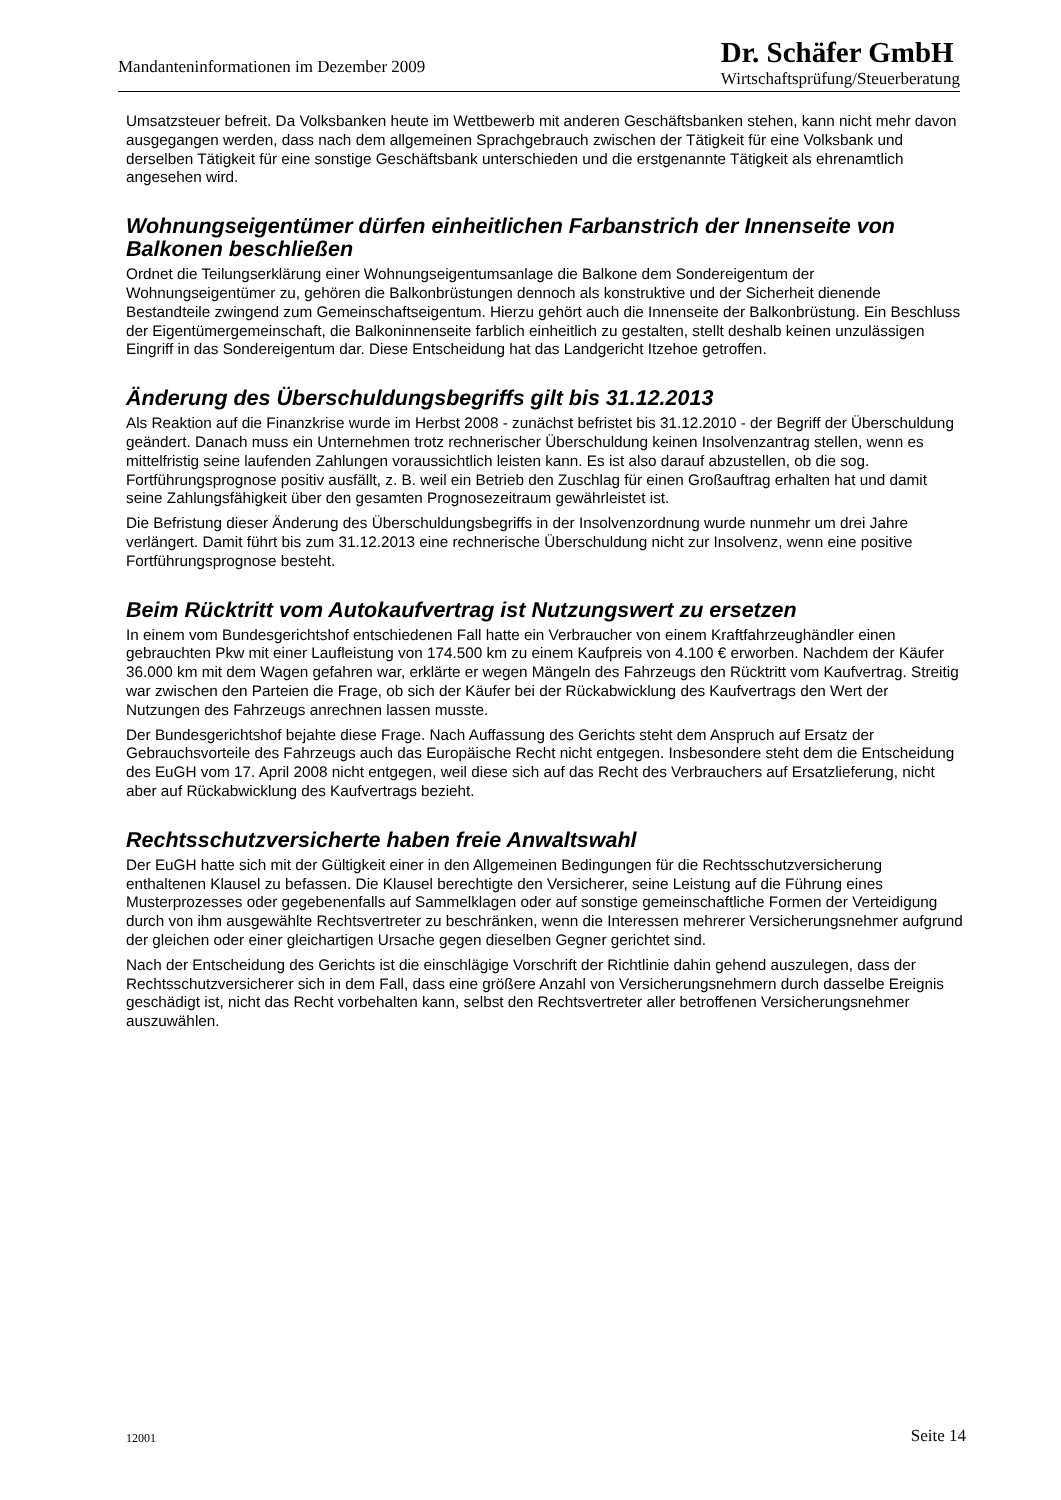Mandanteninformationen im Dezember 2009
Dr. Schäfer GmbH
Wirtschaftsprüfung/Steuerberatung
Umsatzsteuer befreit. Da Volksbanken heute im Wettbewerb mit anderen Geschäftsbanken stehen, kann nicht mehr davon ausgegangen werden, dass nach dem allgemeinen Sprachgebrauch zwischen der Tätigkeit für eine Volksbank und derselben Tätigkeit für eine sonstige Geschäftsbank unterschieden und die erstgenannte Tätigkeit als ehrenamtlich angesehen wird.
Wohnungseigentümer dürfen einheitlichen Farbanstrich der Innenseite von Balkonen beschließen
Ordnet die Teilungserklärung einer Wohnungseigentumsanlage die Balkone dem Sondereigentum der Wohnungseigentümer zu, gehören die Balkonbrüstungen dennoch als konstruktive und der Sicherheit dienende Bestandteile zwingend zum Gemeinschaftseigentum. Hierzu gehört auch die Innenseite der Balkonbrüstung. Ein Beschluss der Eigentümergemeinschaft, die Balkoninnenseite farblich einheitlich zu gestalten, stellt deshalb keinen unzulässigen Eingriff in das Sondereigentum dar. Diese Entscheidung hat das Landgericht Itzehoe getroffen.
Änderung des Überschuldungsbegriffs gilt bis 31.12.2013
Als Reaktion auf die Finanzkrise wurde im Herbst 2008 - zunächst befristet bis 31.12.2010 - der Begriff der Überschuldung geändert. Danach muss ein Unternehmen trotz rechnerischer Überschuldung keinen Insolvenzantrag stellen, wenn es mittelfristig seine laufenden Zahlungen voraussichtlich leisten kann. Es ist also darauf abzustellen, ob die sog. Fortführungsprognose positiv ausfällt, z. B. weil ein Betrieb den Zuschlag für einen Großauftrag erhalten hat und damit seine Zahlungsfähigkeit über den gesamten Prognosezeitraum gewährleistet ist.
Die Befristung dieser Änderung des Überschuldungsbegriffs in der Insolvenzordnung wurde nunmehr um drei Jahre verlängert. Damit führt bis zum 31.12.2013 eine rechnerische Überschuldung nicht zur Insolvenz, wenn eine positive Fortführungsprognose besteht.
Beim Rücktritt vom Autokaufvertrag ist Nutzungswert zu ersetzen
In einem vom Bundesgerichtshof entschiedenen Fall hatte ein Verbraucher von einem Kraftfahrzeughändler einen gebrauchten Pkw mit einer Laufleistung von 174.500 km zu einem Kaufpreis von 4.100 € erworben. Nachdem der Käufer 36.000 km mit dem Wagen gefahren war, erklärte er wegen Mängeln des Fahrzeugs den Rücktritt vom Kaufvertrag. Streitig war zwischen den Parteien die Frage, ob sich der Käufer bei der Rückabwicklung des Kaufvertrags den Wert der Nutzungen des Fahrzeugs anrechnen lassen musste.
Der Bundesgerichtshof bejahte diese Frage. Nach Auffassung des Gerichts steht dem Anspruch auf Ersatz der Gebrauchsvorteile des Fahrzeugs auch das Europäische Recht nicht entgegen. Insbesondere steht dem die Entscheidung des EuGH vom 17. April 2008 nicht entgegen, weil diese sich auf das Recht des Verbrauchers auf Ersatzlieferung, nicht aber auf Rückabwicklung des Kaufvertrags bezieht.
Rechtsschutzversicherte haben freie Anwaltswahl
Der EuGH hatte sich mit der Gültigkeit einer in den Allgemeinen Bedingungen für die Rechtsschutzversicherung enthaltenen Klausel zu befassen. Die Klausel berechtigte den Versicherer, seine Leistung auf die Führung eines Musterprozesses oder gegebenenfalls auf Sammelklagen oder auf sonstige gemeinschaftliche Formen der Verteidigung durch von ihm ausgewählte Rechtsvertreter zu beschränken, wenn die Interessen mehrerer Versicherungsnehmer aufgrund der gleichen oder einer gleichartigen Ursache gegen dieselben Gegner gerichtet sind.
Nach der Entscheidung des Gerichts ist die einschlägige Vorschrift der Richtlinie dahin gehend auszulegen, dass der Rechtsschutzversicherer sich in dem Fall, dass eine größere Anzahl von Versicherungsnehmern durch dasselbe Ereignis geschädigt ist, nicht das Recht vorbehalten kann, selbst den Rechtsvertreter aller betroffenen Versicherungsnehmer auszuwählen.
12001 Seite 14